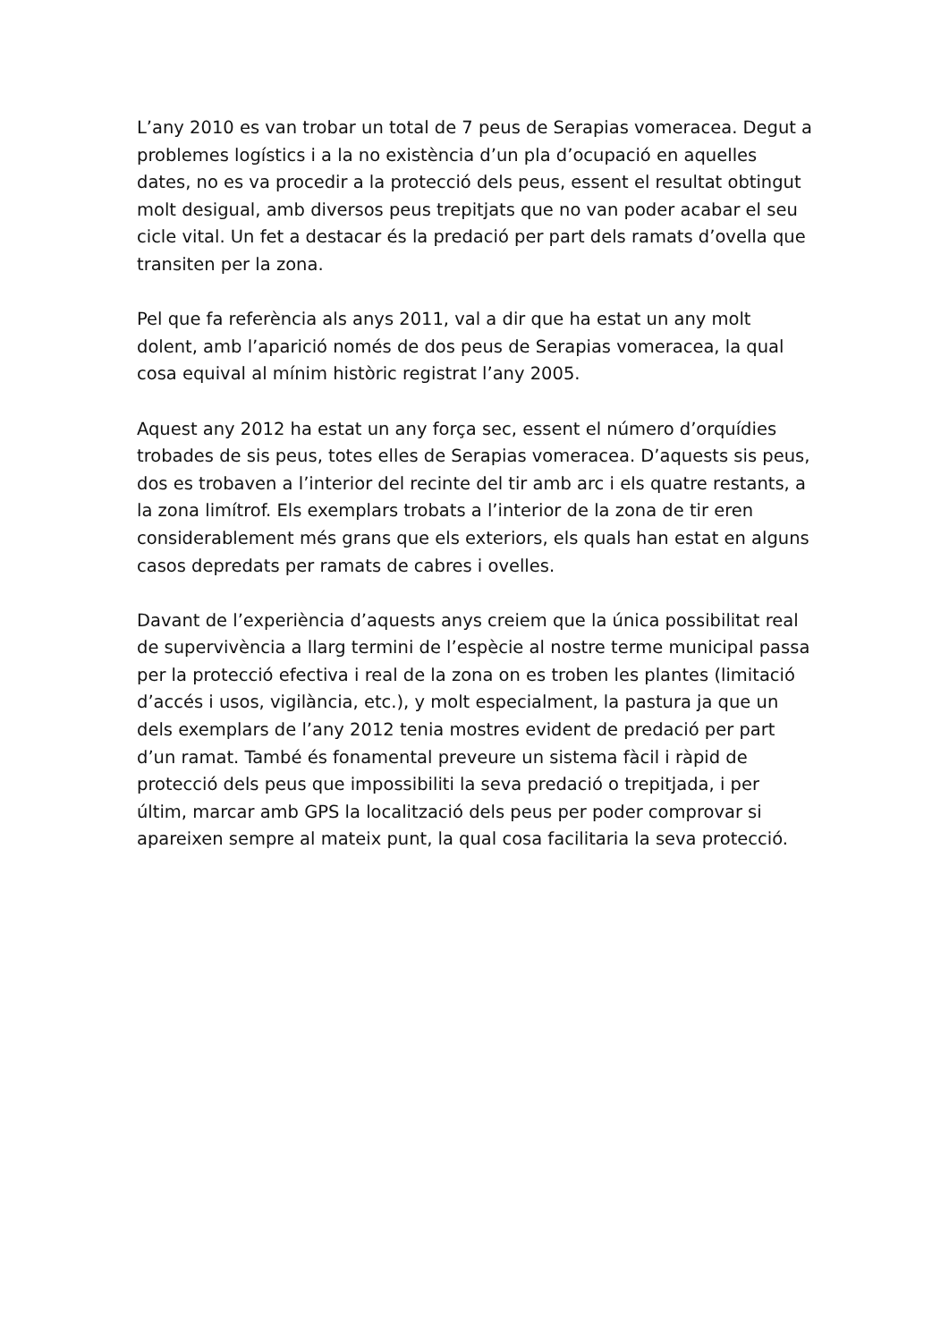L’any 2010 es van trobar un total de 7 peus de Serapias vomeracea. Degut a problemes logístics i a la no existència d’un pla d’ocupació en aquelles dates, no es va procedir a la protecció dels peus, essent el resultat obtingut molt desigual, amb diversos peus trepitjats que no van poder acabar el seu cicle vital. Un fet a destacar és la predació per part dels ramats d’ovella que transiten per la zona.
Pel que fa referència als anys 2011, val a dir que ha estat un any molt dolent, amb l’aparició només de dos peus de Serapias vomeracea, la qual cosa equival al mínim històric registrat l’any 2005.
Aquest any 2012 ha estat un any força sec, essent el número d’orquídies trobades de sis peus, totes elles de Serapias vomeracea. D’aquests sis peus, dos es trobaven a l’interior del recinte del tir amb arc i els quatre restants, a la zona limítrof. Els exemplars trobats a l’interior de la zona de tir eren considerablement més grans que els exteriors, els quals han estat en alguns casos depredats per ramats de cabres i ovelles.
Davant de l’experiència d’aquests anys creiem que la única possibilitat real de supervivència a llarg termini de l’espècie al nostre terme municipal passa per la protecció efectiva i real de la zona on es troben les plantes (limitació d’accés i usos, vigilància, etc.), y molt especialment, la pastura ja que un dels exemplars de l’any 2012 tenia mostres evident de predació per part d’un ramat. També és fonamental preveure un sistema fàcil i ràpid de protecció dels peus que impossibiliti la seva predació o trepitjada, i per últim, marcar amb GPS la localització dels peus per poder comprovar si apareixen sempre al mateix punt, la qual cosa facilitaria la seva protecció.